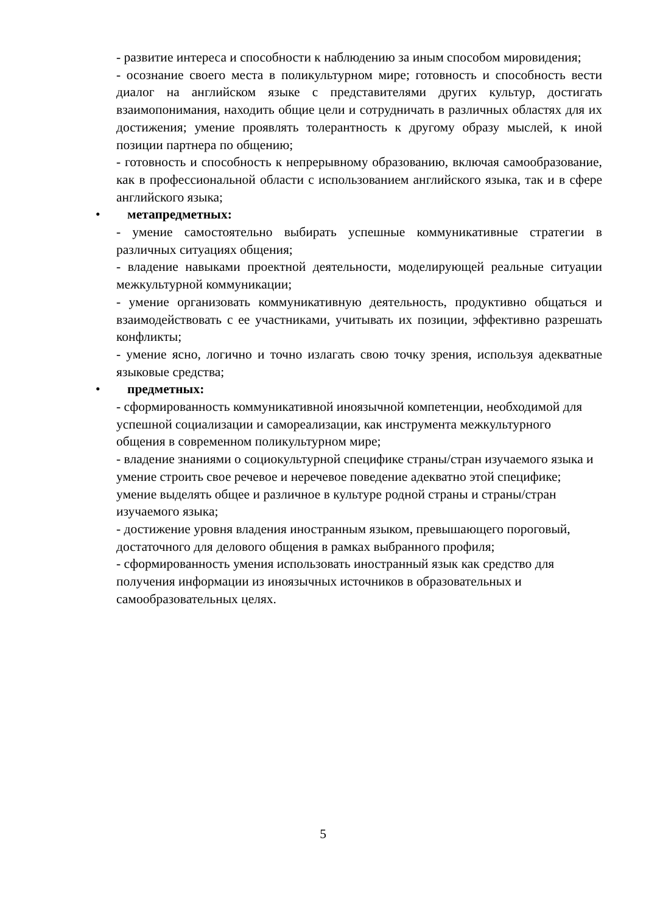- развитие интереса и способности к наблюдению за иным способом мировидения;
- осознание своего места в поликультурном мире; готовность и способность вести диалог на английском языке с представителями других культур, достигать взаимопонимания, находить общие цели и сотрудничать в различных областях для их достижения; умение проявлять толерантность к другому образу мыслей, к иной позиции партнера по общению;
- готовность и способность к непрерывному образованию, включая самообразование, как в профессиональной области с использованием английского языка, так и в сфере английского языка;
• метапредметных:
- умение самостоятельно выбирать успешные коммуникативные стратегии в различных ситуациях общения;
- владение навыками проектной деятельности, моделирующей реальные ситуации межкультурной коммуникации;
- умение организовать коммуникативную деятельность, продуктивно общаться и взаимодействовать с ее участниками, учитывать их позиции, эффективно разрешать конфликты;
- умение ясно, логично и точно излагать свою точку зрения, используя адекватные языковые средства;
• предметных:
- сформированность коммуникативной иноязычной компетенции, необходимой для успешной социализации и самореализации, как инструмента межкультурного общения в современном поликультурном мире;
- владение знаниями о социокультурной специфике страны/стран изучаемого языка и умение строить свое речевое и неречевое поведение адекватно этой специфике; умение выделять общее и различное в культуре родной страны и страны/стран изучаемого языка;
- достижение уровня владения иностранным языком, превышающего пороговый, достаточного для делового общения в рамках выбранного профиля;
- сформированность умения использовать иностранный язык как средство для получения информации из иноязычных источников в образовательных и самообразовательных целях.
5